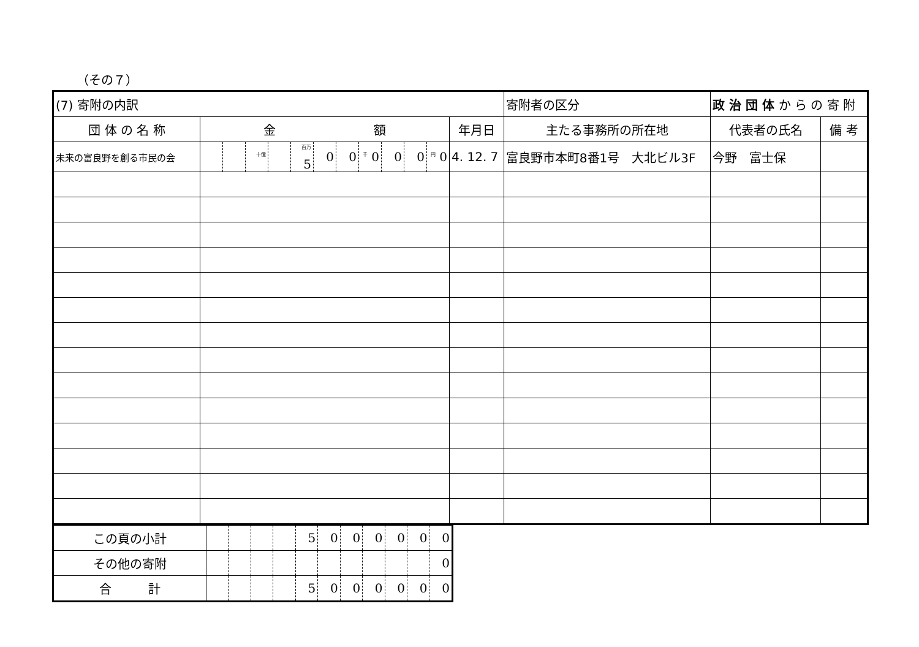（その７）
| (7) 寄附の内訳 | | | | | | | | | | | | | 寄附者の区分 | 政 治 団 体 か ら の 寄 附 | |
| 団 体 の 名 称 | 金 額 | | | | | | | | | | | 年月日 | 主たる事務所の所在地 | 代表者の氏名 | 備 考 |
| 未来の富良野を創る市民の会 | | | <sup>十億</sup> | | <sup>百万</sup> 5 | 0 | 0 | <sup>千</sup> 0 | 0 | 0 | <sup>円</sup> 0 | 4. 12. 7 | 富良野市本町8番1号 大北ビル3F | 今野 富士保 | |
| この頁の小計 | | | | | 5 | 0 | 0 | 0 | 0 | 0 | 0 |
| その他の寄附 | | | | | | | | | | | 0 |
| 合 計 | | | | | 5 | 0 | 0 | 0 | 0 | 0 | 0 |